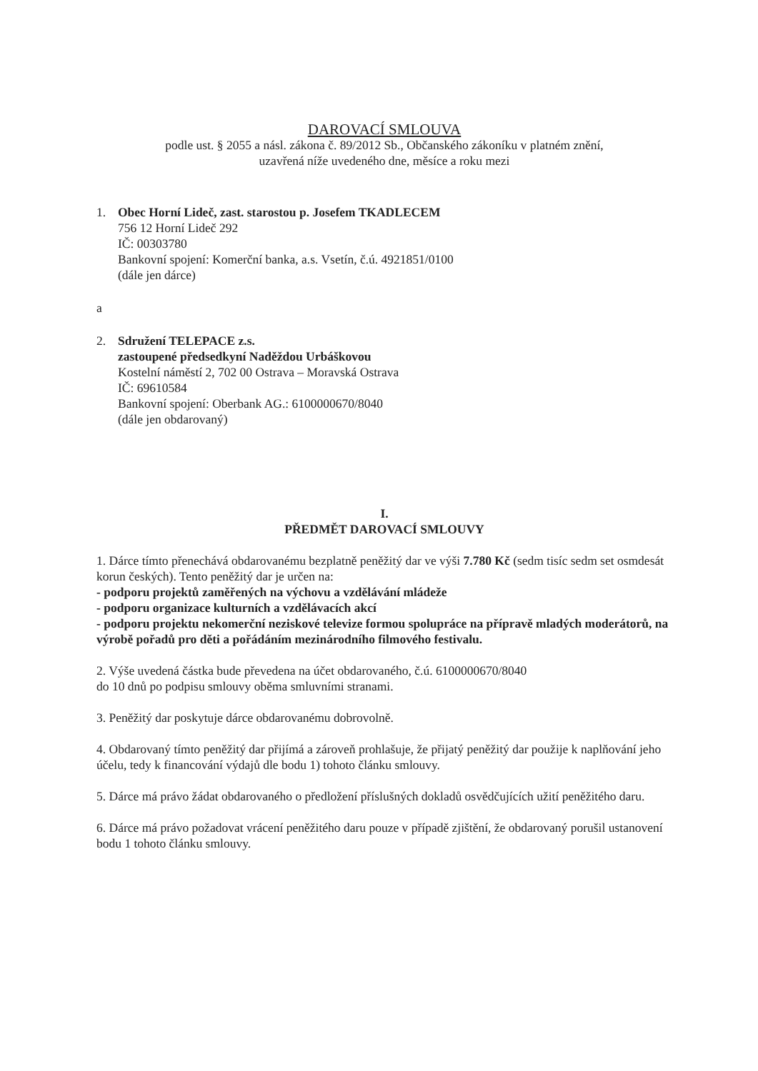DAROVACÍ SMLOUVA
podle ust. § 2055 a násl. zákona č. 89/2012 Sb., Občanského zákoníku v platném znění,
uzavřená níže uvedeného dne, měsíce a roku mezi
1. Obec Horní Lideč, zast. starostou p. Josefem TKADLECEM
756 12 Horní Lideč 292
IČ: 00303780
Bankovní spojení: Komerční banka, a.s. Vsetín, č.ú. 4921851/0100
(dále jen dárce)
a
2. Sdružení TELEPACE z.s.
zastoupené předsedkyní Naděždou Urbáškovou
Kostelní náměstí 2, 702 00 Ostrava – Moravská Ostrava
IČ: 69610584
Bankovní spojení: Oberbank AG.: 6100000670/8040
(dále jen obdarovaný)
I.
PŘEDMĚT DAROVACÍ SMLOUVY
1. Dárce tímto přenechává obdarovanému bezplatně peněžitý dar ve výši 7.780 Kč (sedm tisíc sedm set osmdesát korun českých). Tento peněžitý dar je určen na:
- podporu projektů zaměřených na výchovu a vzdělávání mládeže
- podporu organizace kulturních a vzdělávacích akcí
- podporu projektu nekomerční neziskové televize formou spolupráce na přípravě mladých moderátorů, na výrobě pořadů pro děti a pořádáním mezinárodního filmového festivalu.
2. Výše uvedená částka bude převedena na účet obdarovaného, č.ú. 6100000670/8040
do 10 dnů po podpisu smlouvy oběma smluvními stranami.
3. Peněžitý dar poskytuje dárce obdarovanému dobrovolně.
4. Obdarovaný tímto peněžitý dar přijímá a zároveň prohlašuje, že přijatý peněžitý dar použije k naplňování jeho účelu, tedy k financování výdajů dle bodu 1) tohoto článku smlouvy.
5. Dárce má právo žádat obdarovaného o předložení příslušných dokladů osvědčujících užití peněžitého daru.
6. Dárce má právo požadovat vrácení peněžitého daru pouze v případě zjištění, že obdarovaný porušil ustanovení bodu 1 tohoto článku smlouvy.